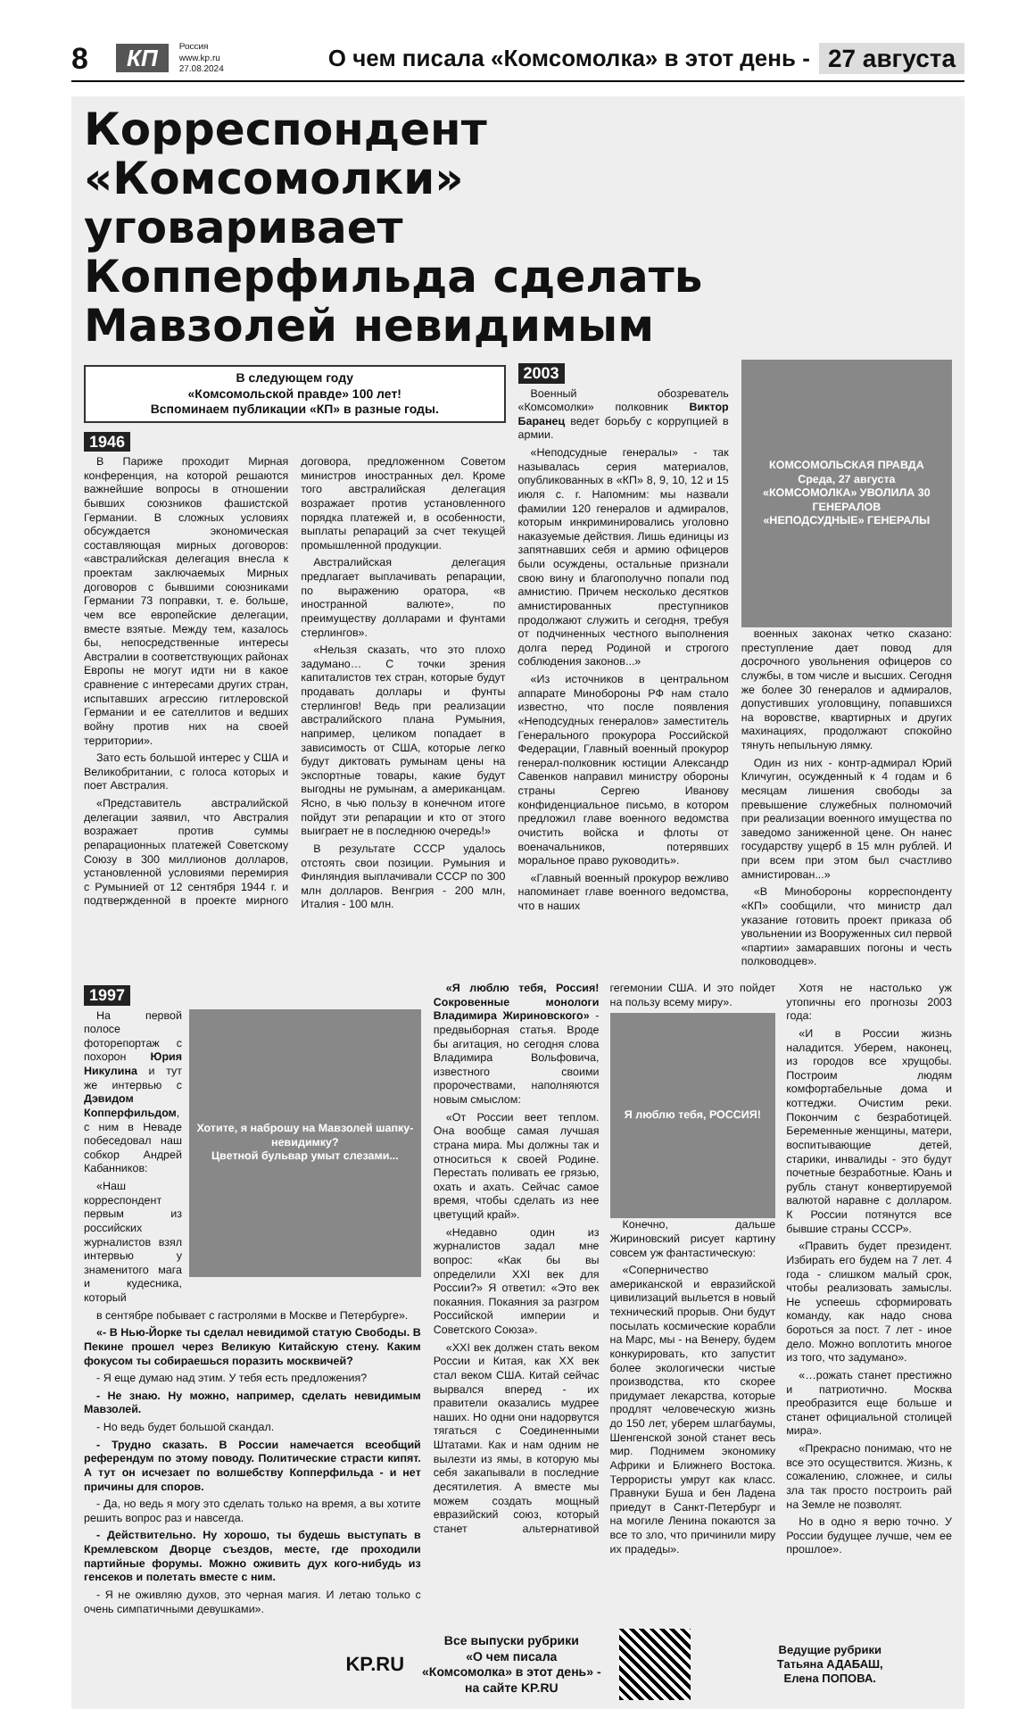8 КП Россия
www.kp.ru
27.08.2024 О чем писала «Комсомолка» в этот день - 27 августа
Корреспондент «Комсомолки» уговаривает Копперфильда сделать Мавзолей невидимым
В следующем году
«Комсомольской правде» 100 лет!
Вспоминаем публикации «КП» в разные годы.
1946
В Париже проходит Мирная конференция, на которой решаются важнейшие вопросы в отношении бывших союзников фашистской Германии. В сложных условиях обсуждается экономическая составляющая мирных договоров: «австралийская делегация внесла к проектам заключаемых Мирных договоров с бывшими союзниками Германии 73 поправки, т. е. больше, чем все европейские делегации, вместе взятые. Между тем, казалось бы, непосредственные интересы Австралии в соответствующих районах Европы не могут идти ни в какое сравнение с интересами других стран, испытавших агрессию гитлеровской Германии и ее сателлитов и ведших войну против них на своей территории».
Зато есть большой интерес у США и Великобритании, с голоса которых и поет Австралия.
«Представитель австралийской делегации заявил, что Австралия возражает против суммы репарационных платежей Советскому Союзу в 300 миллионов долларов, установленной условиями перемирия с Румынией от 12 сентября 1944 г. и подтвержденной в проекте мирного договора, предложенном Советом министров иностранных дел. Кроме того австралийская делегация возражает против установленного порядка платежей и, в особенности, выплаты репараций за счет текущей промышленной продукции.
Австралийская делегация предлагает выплачивать репарации, по выражению оратора, «в иностранной валюте», по преимуществу долларами и фунтами стерлингов».
«Нельзя сказать, что это плохо задумано… С точки зрения капиталистов тех стран, которые будут продавать доллары и фунты стерлингов! Ведь при реализации австралийского плана Румыния, например, целиком попадает в зависимость от США, которые легко будут диктовать румынам цены на экспортные товары, какие будут выгодны не румынам, а американцам. Ясно, в чью пользу в конечном итоге пойдут эти репарации и кто от этого выиграет не в последнюю очередь!»
В результате СССР удалось отстоять свои позиции. Румыния и Финляндия выплачивали СССР по 300 млн долларов. Венгрия - 200 млн, Италия - 100 млн.
2003
Военный обозреватель «Комсомолки» полковник Виктор Баранец ведет борьбу с коррупцией в армии.
«Неподсудные генералы» - так называлась серия материалов, опубликованных в «КП» 8, 9, 10, 12 и 15 июля с. г. Напомним: мы назвали фамилии 120 генералов и адмиралов, которым инкриминировались уголовно наказуемые действия. Лишь единицы из запятнавших себя и армию офицеров были осуждены, остальные признали свою вину и благополучно попали под амнистию. Причем несколько десятков амнистированных преступников продолжают служить и сегодня, требуя от подчиненных честного выполнения долга перед Родиной и строгого соблюдения законов...»
«Из источников в центральном аппарате Минобороны РФ нам стало известно, что после появления «Неподсудных генералов» заместитель Генерального прокурора Российской Федерации, Главный военный прокурор генерал-полковник юстиции Александр Савенков направил министру обороны страны Сергею Иванову конфиденциальное письмо, в котором предложил главе военного ведомства очистить войска и флоты от военачальников, потерявших моральное право руководить».
«Главный военный прокурор вежливо напоминает главе военного ведомства, что в наших
КОМСОМОЛЬСКАЯ ПРАВДА
Среда, 27 августа
«КОМСОМОЛКА» УВОЛИЛА 30 ГЕНЕРАЛОВ
«НЕПОДСУДНЫЕ» ГЕНЕРАЛЫ
военных законах четко сказано: преступление дает повод для досрочного увольнения офицеров со службы, в том числе и высших. Сегодня же более 30 генералов и адмиралов, допустивших уголовщину, попавшихся на воровстве, квартирных и других махинациях, продолжают спокойно тянуть непыльную лямку.
Один из них - контр-адмирал Юрий Кличугин, осужденный к 4 годам и 6 месяцам лишения свободы за превышение служебных полномочий при реализации военного имущества по заведомо заниженной цене. Он нанес государству ущерб в 15 млн рублей. И при всем при этом был счастливо амнистирован...»
«В Минобороны корреспонденту «КП» сообщили, что министр дал указание готовить проект приказа об увольнении из Вооруженных сил первой «партии» замаравших погоны и честь полководцев».
1997
На первой полосе фоторепортаж с похорон Юрия Никулина и тут же интервью с Дэвидом Копперфильдом, с ним в Неваде побеседовал наш собкор Андрей Кабанников:
«Наш корреспондент первым из российских журналистов взял интервью у знаменитого мага и кудесника, который
Хотите, я наброшу на Мавзолей шапку-невидимку?
Цветной бульвар умыт слезами...
в сентябре побывает с гастролями в Москве и Петербурге».
«- В Нью-Йорке ты сделал невидимой статую Свободы. В Пекине прошел через Великую Китайскую стену. Каким фокусом ты собираешься поразить москвичей?
- Я еще думаю над этим. У тебя есть предложения?
- Не знаю. Ну можно, например, сделать невидимым Мавзолей.
- Но ведь будет большой скандал.
- Трудно сказать. В России намечается всеобщий референдум по этому поводу. Политические страсти кипят. А тут он исчезает по волшебству Копперфильда - и нет причины для споров.
- Да, но ведь я могу это сделать только на время, а вы хотите решить вопрос раз и навсегда.
- Действительно. Ну хорошо, ты будешь выступать в Кремлевском Дворце съездов, месте, где проходили партийные форумы. Можно оживить дух кого-нибудь из генсеков и полетать вместе с ним.
- Я не оживляю духов, это черная магия. И летаю только с очень симпатичными девушками».
«Я люблю тебя, Россия! Сокровенные монологи Владимира Жириновского» - предвыборная статья. Вроде бы агитация, но сегодня слова Владимира Вольфовича, известного своими пророчествами, наполняются новым смыслом:
«От России веет теплом. Она вообще самая лучшая страна мира. Мы должны так и относиться к своей Родине. Перестать поливать ее грязью, охать и ахать. Сейчас самое время, чтобы сделать из нее цветущий край».
«Недавно один из журналистов задал мне вопрос: «Как бы вы определили XXI век для России?» Я ответил: «Это век покаяния. Покаяния за разгром Российской империи и Советского Союза».
«XXI век должен стать веком России и Китая, как XX век стал веком США. Китай сейчас вырвался вперед - их правители оказались мудрее наших. Но одни они надорвутся тягаться с Соединенными Штатами. Как и нам одним не вылезти из ямы, в которую мы себя закапывали в последние десятилетия. А вместе мы можем создать мощный евразийский союз, который станет альтернативой гегемонии США. И это пойдет на пользу всему миру».
Я люблю тебя, РОССИЯ!
Конечно, дальше Жириновский рисует картину совсем уж фантастическую:
«Соперничество американской и евразийской цивилизаций выльется в новый технический прорыв. Они будут посылать космические корабли на Марс, мы - на Венеру, будем конкурировать, кто запустит более экологически чистые производства, кто скорее придумает лекарства, которые продлят человеческую жизнь до 150 лет, уберем шлагбаумы, Шенгенской зоной станет весь мир. Поднимем экономику Африки и Ближнего Востока. Террористы умрут как класс. Правнуки Буша и бен Ладена приедут в Санкт-Петербург и на могиле Ленина покаются за все то зло, что причинили миру их прадеды».
Хотя не настолько уж утопичны его прогнозы 2003 года:
«И в России жизнь наладится. Уберем, наконец, из городов все хрущобы. Построим людям комфортабельные дома и коттеджи. Очистим реки. Покончим с безработицей. Беременные женщины, матери, воспитывающие детей, старики, инвалиды - это будут почетные безработные. Юань и рубль станут конвертируемой валютой наравне с долларом. К России потянутся все бывшие страны СССР».
«Править будет президент. Избирать его будем на 7 лет. 4 года - слишком малый срок, чтобы реализовать замыслы. Не успеешь сформировать команду, как надо снова бороться за пост. 7 лет - иное дело. Можно воплотить многое из того, что задумано».
«…рожать станет престижно и патриотично. Москва преобразится еще больше и станет официальной столицей мира».
«Прекрасно понимаю, что не все это осуществится. Жизнь, к сожалению, сложнее, и силы зла так просто построить рай на Земле не позволят.
Но в одно я верю точно. У России будущее лучше, чем ее прошлое».
KP.RU
Все выпуски рубрики
«О чем писала
«Комсомолка» в этот день» -
на сайте KP.RU
Ведущие рубрики
Татьяна АДАБАШ,
Елена ПОПОВА.